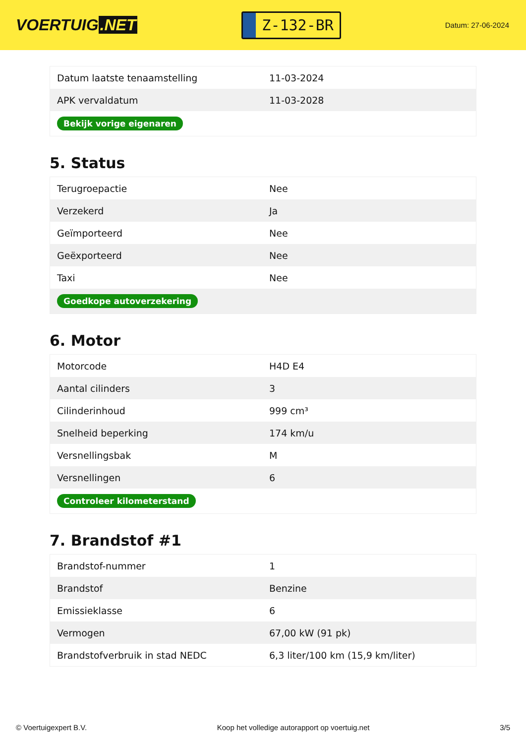VOERTUIG.NET
Z-132-BR
Datum: 27-06-2024
| Datum laatste tenaamstelling | 11-03-2024 |
| APK vervaldatum | 11-03-2028 |
| Bekijk vorige eigenaren | |
5. Status
| Terugroepactie | Nee |
| Verzekerd | Ja |
| Geïmporteerd | Nee |
| Geëxporteerd | Nee |
| Taxi | Nee |
| Goedkope autoverzekering | |
6. Motor
| Motorcode | H4D E4 |
| Aantal cilinders | 3 |
| Cilinderinhoud | 999 cm³ |
| Snelheid beperking | 174 km/u |
| Versnellingsbak | M |
| Versnellingen | 6 |
| Controleer kilometerstand | |
7. Brandstof #1
| Brandstof-nummer | 1 |
| Brandstof | Benzine |
| Emissieklasse | 6 |
| Vermogen | 67,00 kW (91 pk) |
| Brandstofverbruik in stad NEDC | 6,3 liter/100 km (15,9 km/liter) |
© Voertuigexpert B.V. Koop het volledige autorapport op voertuig.net 3/5